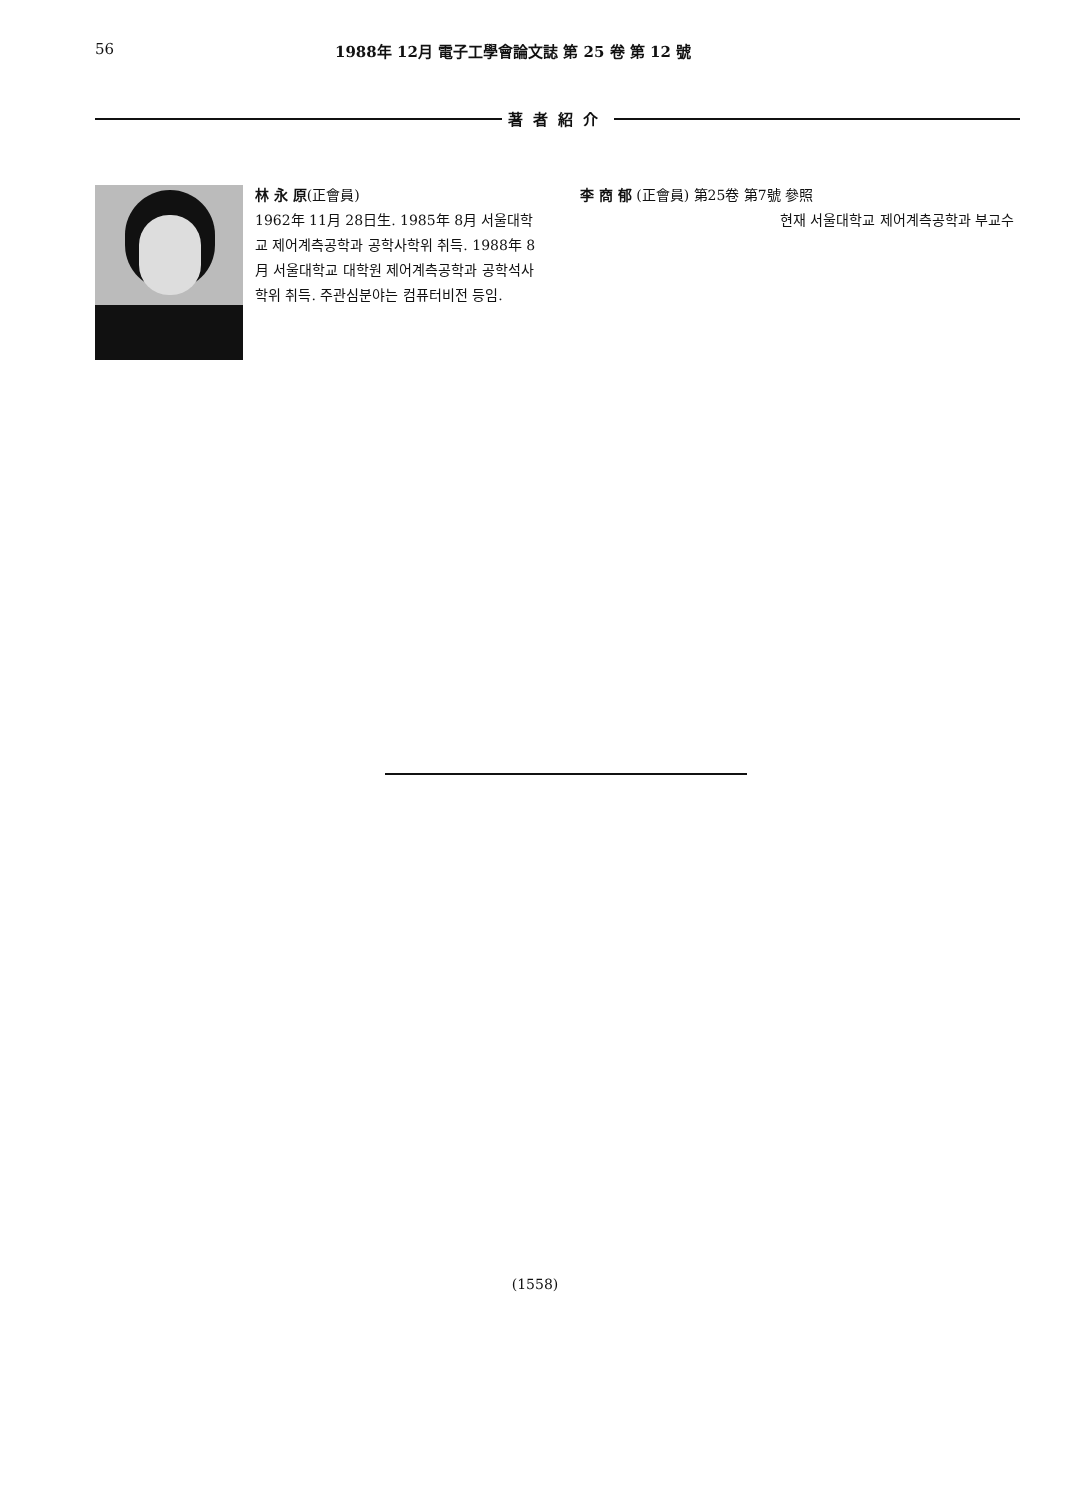56 1988年 12月 電子工學會論文誌 第 25 卷 第 12 號
著者紹介
林 永 原(正會員)
1962年 11月 28日生. 1985年 8月 서울대학교 제어계측공학과 공학사학위 취득. 1988年 8月 서울대학교 대학원 제어계측공학과 공학석사학위 취득. 주관심분야는 컴퓨터비전 등임.
李 商 郁 (正會員) 第25卷 第7號 參照
현재 서울대학교 제어계측공학과 부교수
(1558)